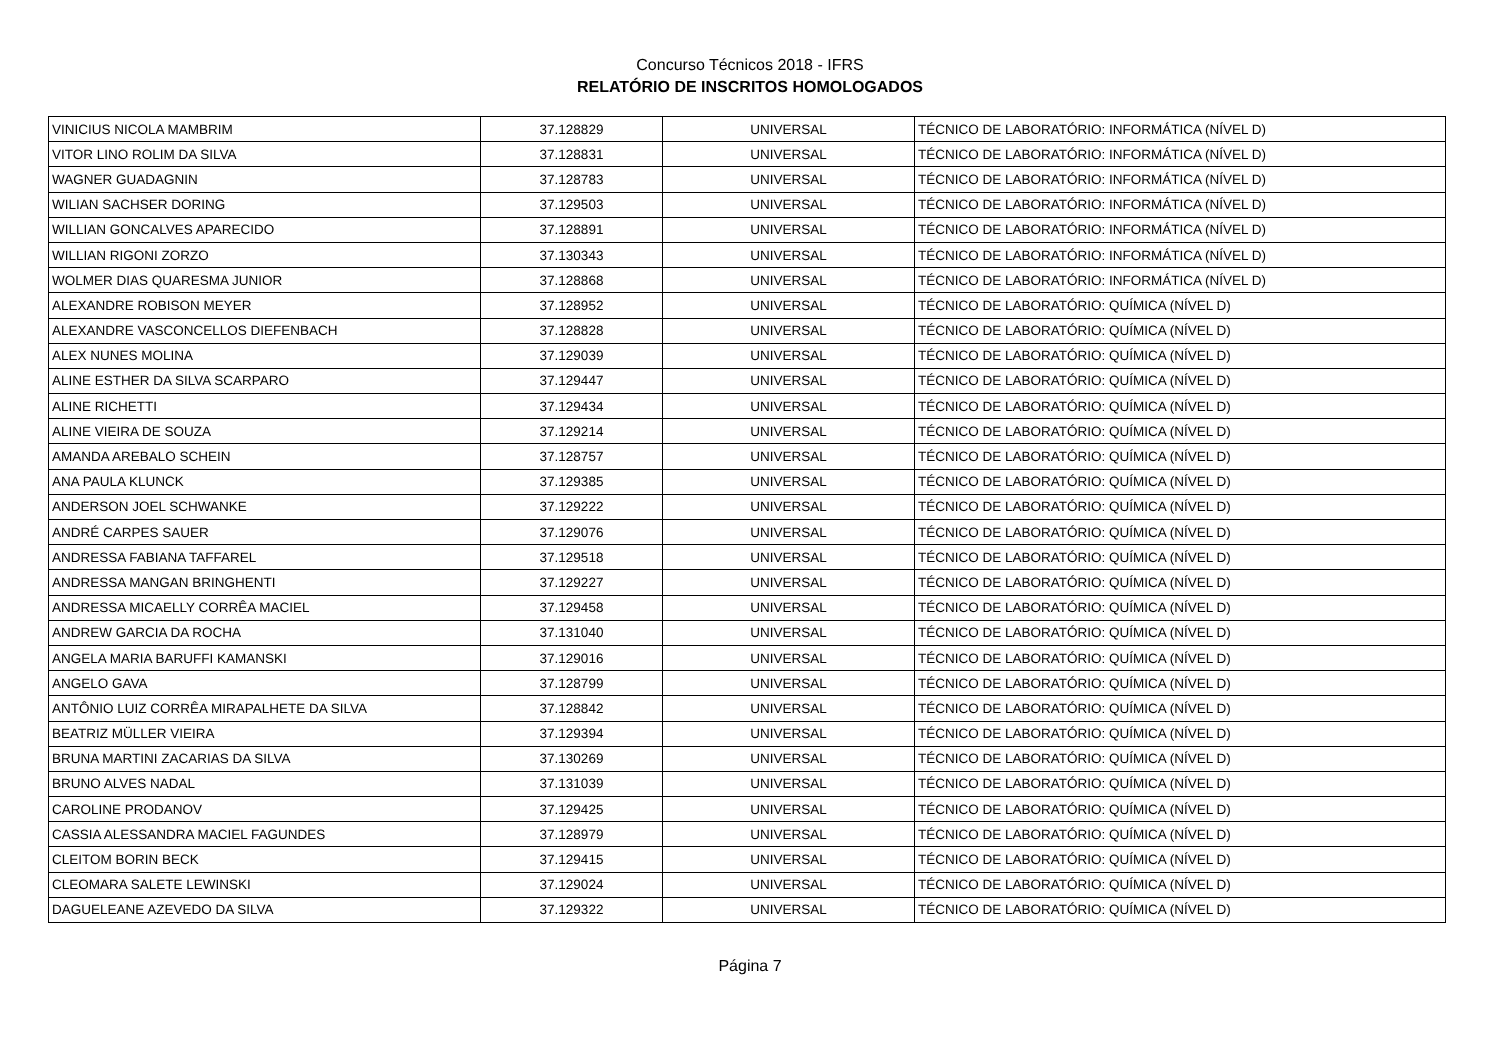Concurso Técnicos 2018 - IFRS
RELATÓRIO DE INSCRITOS HOMOLOGADOS
| VINICIUS NICOLA MAMBRIM | 37.128829 | UNIVERSAL | TÉCNICO DE LABORATÓRIO: INFORMÁTICA (NÍVEL D) |
| VITOR LINO ROLIM DA SILVA | 37.128831 | UNIVERSAL | TÉCNICO DE LABORATÓRIO: INFORMÁTICA (NÍVEL D) |
| WAGNER GUADAGNIN | 37.128783 | UNIVERSAL | TÉCNICO DE LABORATÓRIO: INFORMÁTICA (NÍVEL D) |
| WILIAN SACHSER DORING | 37.129503 | UNIVERSAL | TÉCNICO DE LABORATÓRIO: INFORMÁTICA (NÍVEL D) |
| WILLIAN GONCALVES APARECIDO | 37.128891 | UNIVERSAL | TÉCNICO DE LABORATÓRIO: INFORMÁTICA (NÍVEL D) |
| WILLIAN RIGONI ZORZO | 37.130343 | UNIVERSAL | TÉCNICO DE LABORATÓRIO: INFORMÁTICA (NÍVEL D) |
| WOLMER DIAS QUARESMA JUNIOR | 37.128868 | UNIVERSAL | TÉCNICO DE LABORATÓRIO: INFORMÁTICA (NÍVEL D) |
| ALEXANDRE ROBISON MEYER | 37.128952 | UNIVERSAL | TÉCNICO DE LABORATÓRIO: QUÍMICA (NÍVEL D) |
| ALEXANDRE VASCONCELLOS DIEFENBACH | 37.128828 | UNIVERSAL | TÉCNICO DE LABORATÓRIO: QUÍMICA (NÍVEL D) |
| ALEX NUNES MOLINA | 37.129039 | UNIVERSAL | TÉCNICO DE LABORATÓRIO: QUÍMICA (NÍVEL D) |
| ALINE ESTHER DA SILVA SCARPARO | 37.129447 | UNIVERSAL | TÉCNICO DE LABORATÓRIO: QUÍMICA (NÍVEL D) |
| ALINE RICHETTI | 37.129434 | UNIVERSAL | TÉCNICO DE LABORATÓRIO: QUÍMICA (NÍVEL D) |
| ALINE VIEIRA DE SOUZA | 37.129214 | UNIVERSAL | TÉCNICO DE LABORATÓRIO: QUÍMICA (NÍVEL D) |
| AMANDA AREBALO SCHEIN | 37.128757 | UNIVERSAL | TÉCNICO DE LABORATÓRIO: QUÍMICA (NÍVEL D) |
| ANA PAULA KLUNCK | 37.129385 | UNIVERSAL | TÉCNICO DE LABORATÓRIO: QUÍMICA (NÍVEL D) |
| ANDERSON JOEL SCHWANKE | 37.129222 | UNIVERSAL | TÉCNICO DE LABORATÓRIO: QUÍMICA (NÍVEL D) |
| ANDRÉ CARPES SAUER | 37.129076 | UNIVERSAL | TÉCNICO DE LABORATÓRIO: QUÍMICA (NÍVEL D) |
| ANDRESSA FABIANA TAFFAREL | 37.129518 | UNIVERSAL | TÉCNICO DE LABORATÓRIO: QUÍMICA (NÍVEL D) |
| ANDRESSA MANGAN BRINGHENTI | 37.129227 | UNIVERSAL | TÉCNICO DE LABORATÓRIO: QUÍMICA (NÍVEL D) |
| ANDRESSA MICAELLY CORRÊA MACIEL | 37.129458 | UNIVERSAL | TÉCNICO DE LABORATÓRIO: QUÍMICA (NÍVEL D) |
| ANDREW GARCIA DA ROCHA | 37.131040 | UNIVERSAL | TÉCNICO DE LABORATÓRIO: QUÍMICA (NÍVEL D) |
| ANGELA MARIA BARUFFI KAMANSKI | 37.129016 | UNIVERSAL | TÉCNICO DE LABORATÓRIO: QUÍMICA (NÍVEL D) |
| ANGELO GAVA | 37.128799 | UNIVERSAL | TÉCNICO DE LABORATÓRIO: QUÍMICA (NÍVEL D) |
| ANTÔNIO LUIZ CORRÊA MIRAPALHETE DA SILVA | 37.128842 | UNIVERSAL | TÉCNICO DE LABORATÓRIO: QUÍMICA (NÍVEL D) |
| BEATRIZ MÜLLER VIEIRA | 37.129394 | UNIVERSAL | TÉCNICO DE LABORATÓRIO: QUÍMICA (NÍVEL D) |
| BRUNA MARTINI ZACARIAS DA SILVA | 37.130269 | UNIVERSAL | TÉCNICO DE LABORATÓRIO: QUÍMICA (NÍVEL D) |
| BRUNO ALVES NADAL | 37.131039 | UNIVERSAL | TÉCNICO DE LABORATÓRIO: QUÍMICA (NÍVEL D) |
| CAROLINE PRODANOV | 37.129425 | UNIVERSAL | TÉCNICO DE LABORATÓRIO: QUÍMICA (NÍVEL D) |
| CASSIA ALESSANDRA MACIEL FAGUNDES | 37.128979 | UNIVERSAL | TÉCNICO DE LABORATÓRIO: QUÍMICA (NÍVEL D) |
| CLEITOM BORIN BECK | 37.129415 | UNIVERSAL | TÉCNICO DE LABORATÓRIO: QUÍMICA (NÍVEL D) |
| CLEOMARA SALETE LEWINSKI | 37.129024 | UNIVERSAL | TÉCNICO DE LABORATÓRIO: QUÍMICA (NÍVEL D) |
| DAGUELEANE AZEVEDO DA SILVA | 37.129322 | UNIVERSAL | TÉCNICO DE LABORATÓRIO: QUÍMICA (NÍVEL D) |
Página 7